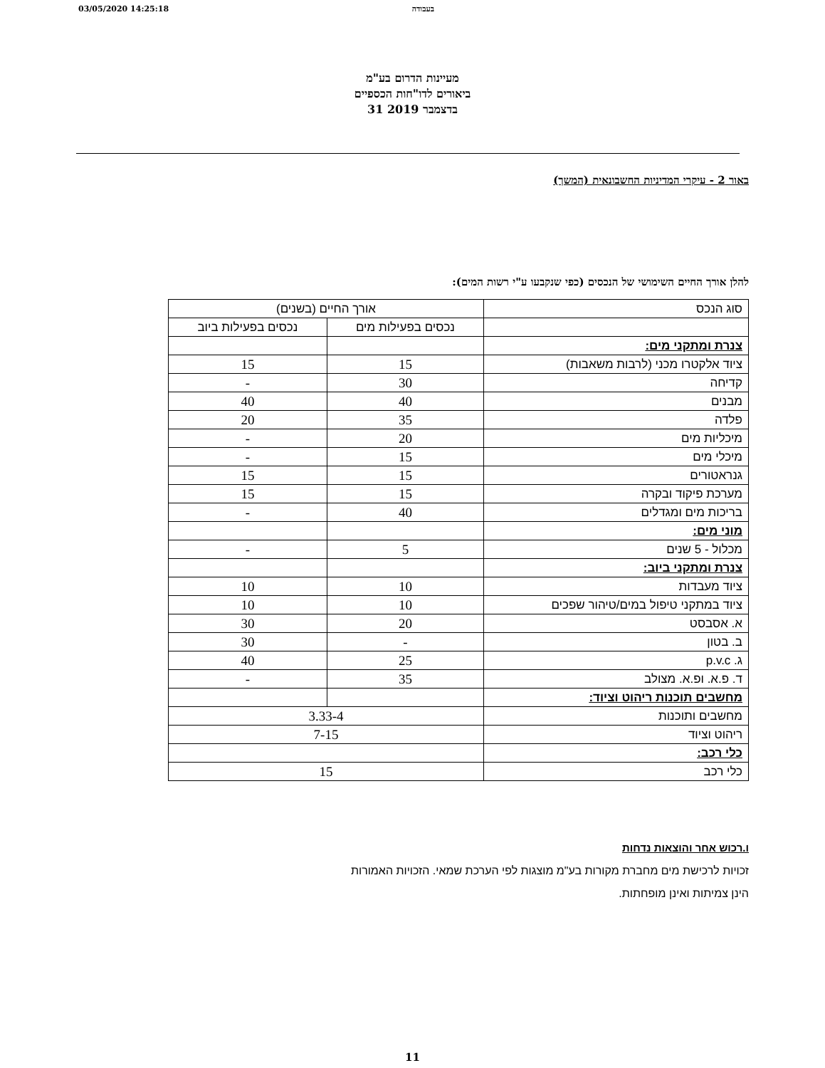03/05/2020 14:25:18 בעבודה
מעיינות הדרום בע"מ
ביאורים לדו"חות הכספיים
31 בדצמבר 2019
באור 2 - עיקרי המדיניות החשבונאית (המשך)
להלן אורך החיים השימושי של הנכסים (כפי שנקבעו ע"י רשות המים):
| סוג הנכס | אורך החיים (בשנים) | |
| | נכסים בפעילות מים | נכסים בפעילות ביוב |
| צנרת ומתקני מים: | | |
| ציוד אלקטרו מכני (לרבות משאבות) | 15 | 15 |
| קדיחה | 30 | - |
| מבנים | 40 | 40 |
| פלדה | 35 | 20 |
| מיכליות מים | 20 | - |
| מיכלי מים | 15 | - |
| גנראטורים | 15 | 15 |
| מערכת פיקוד ובקרה | 15 | 15 |
| בריכות מים ומגדלים | 40 | - |
| מוני מים: | | |
| מכלול - 5 שנים | 5 | - |
| צנרת ומתקני ביוב: | | |
| ציוד מעבדות | 10 | 10 |
| ציוד במתקני טיפול במים/טיהור שפכים | 10 | 10 |
| א. אסבסט | 20 | 30 |
| ב. בטון | - | 30 |
| ג. p.v.c | 25 | 40 |
| ד. פ.א. ופ.א. מצולב | 35 | - |
| מחשבים תוכנות ריהוט וציוד: | | |
| מחשבים ותוכנות | 3.33-4 | |
| ריהוט וציוד | 7-15 | |
| כלי רכב: | | |
| כלי רכב | 15 | |
ו.רכוש אחר והוצאות נדחות
זכויות לרכישת מים מחברת מקורות בע"מ מוצגות לפי הערכת שמאי. הזכויות האמורות
הינן צמיתות ואינן מופחתות.
11